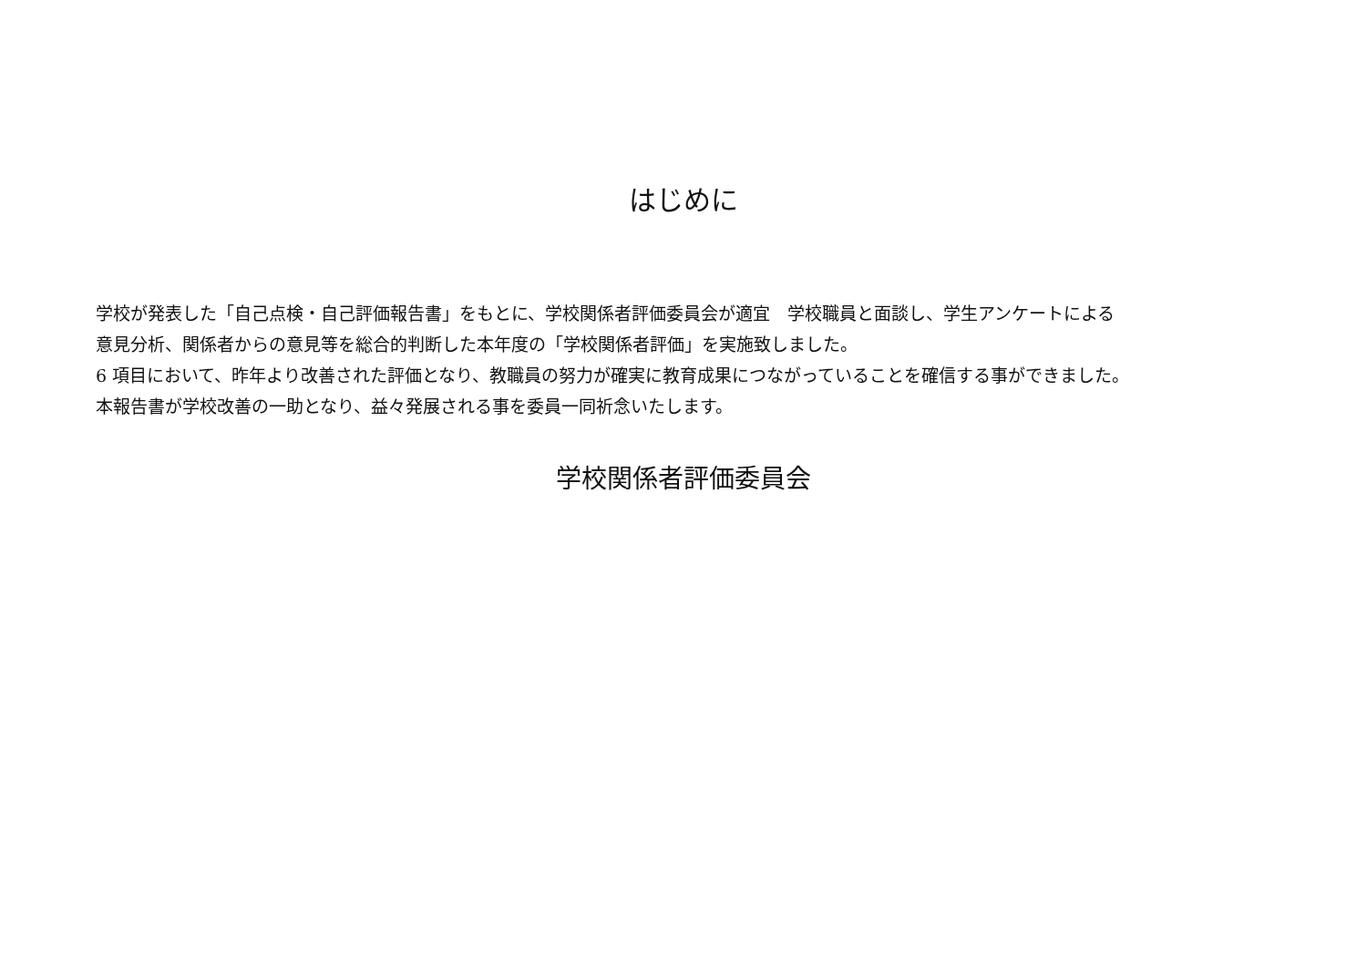はじめに
学校が発表した「自己点検・自己評価報告書」をもとに、学校関係者評価委員会が適宜　学校職員と面談し、学生アンケートによる
意見分析、関係者からの意見等を総合的判断した本年度の「学校関係者評価」を実施致しました。
6 項目において、昨年より改善された評価となり、教職員の努力が確実に教育成果につながっていることを確信する事ができました。
本報告書が学校改善の一助となり、益々発展される事を委員一同祈念いたします。
学校関係者評価委員会